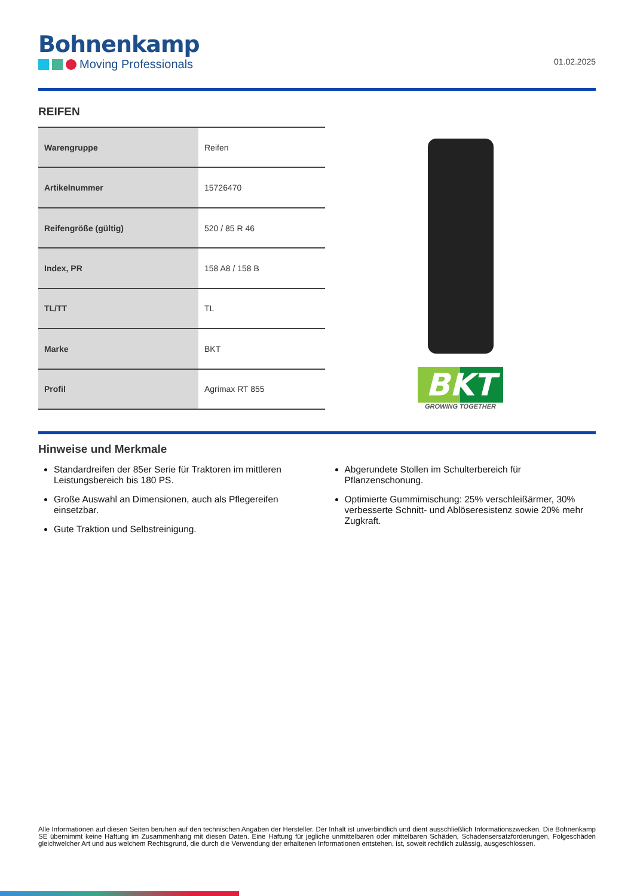Bohnenkamp
Moving Professionals
01.02.2025
REIFEN
| Warengruppe | Reifen |
| Artikelnummer | 15726470 |
| Reifengröße (gültig) | 520 / 85 R 46 |
| Index, PR | 158 A8 / 158 B |
| TL/TT | TL |
| Marke | BKT |
| Profil | Agrimax RT 855 |
BKT
GROWING TOGETHER
Hinweise und Merkmale
Standardreifen der 85er Serie für Traktoren im mittleren Leistungsbereich bis 180 PS.
Große Auswahl an Dimensionen, auch als Pflegereifen einsetzbar.
Gute Traktion und Selbstreinigung.
Abgerundete Stollen im Schulterbereich für Pflanzenschonung.
Optimierte Gummimischung: 25% verschleißärmer, 30% verbesserte Schnitt- und Ablöseresistenz sowie 20% mehr Zugkraft.
Alle Informationen auf diesen Seiten beruhen auf den technischen Angaben der Hersteller. Der Inhalt ist unverbindlich und dient ausschließlich Informationszwecken. Die Bohnenkamp SE übernimmt keine Haftung im Zusammenhang mit diesen Daten. Eine Haftung für jegliche unmittelbaren oder mittelbaren Schäden, Schadensersatzforderungen, Folgeschäden gleichwelcher Art und aus welchem Rechtsgrund, die durch die Verwendung der erhaltenen Informationen entstehen, ist, soweit rechtlich zulässig, ausgeschlossen.